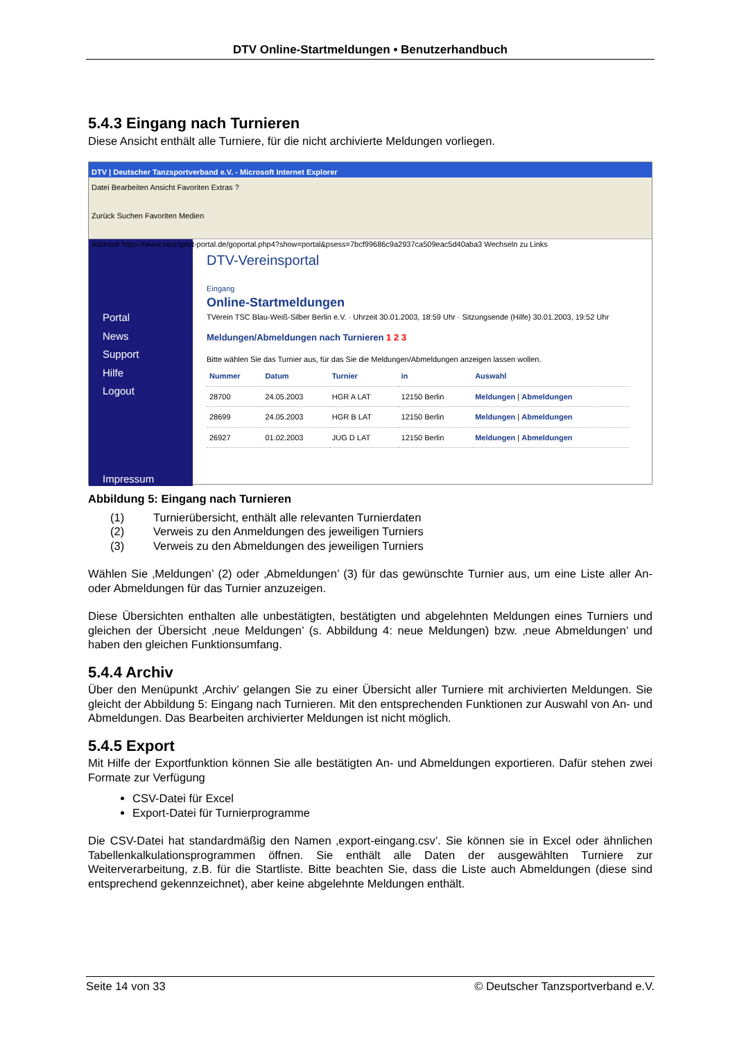DTV Online-Startmeldungen • Benutzerhandbuch
5.4.3 Eingang nach Turnieren
Diese Ansicht enthält alle Turniere, für die nicht archivierte Meldungen vorliegen.
DTV | Deutscher Tanzsportverband e.V. - Microsoft Internet Explorer
Datei Bearbeiten Ansicht Favoriten Extras ?
Zurück Suchen Favoriten Medien
Adresse https://www.tanzsport-portal.de/goportal.php4?show=portal&psess=7bcf99686c9a2937ca509eac5d40aba3 Wechseln zu Links
Portal
News
Support
Hilfe
Logout
Impressum
DTV-Vereinsportal
Eingang
Online-Startmeldungen
TVerein TSC Blau-Weiß-Silber Berlin e.V. · Uhrzeit 30.01.2003, 18:59 Uhr · Sitzungsende (Hilfe) 30.01.2003, 19:52 Uhr
Meldungen/Abmeldungen nach Turnieren 1 2 3
Bitte wählen Sie das Turnier aus, für das Sie die Meldungen/Abmeldungen anzeigen lassen wollen.
| Nummer | Datum | Turnier | in | Auswahl |
| --- | --- | --- | --- | --- |
| 28700 | 24.05.2003 | HGR A LAT | 12150 Berlin | Meldungen / Abmeldungen |
| 28699 | 24.05.2003 | HGR B LAT | 12150 Berlin | Meldungen / Abmeldungen |
| 26927 | 01.02.2003 | JUG D LAT | 12150 Berlin | Meldungen / Abmeldungen |
Abbildung 5: Eingang nach Turnieren
(1) Turnierübersicht, enthält alle relevanten Turnierdaten
(2) Verweis zu den Anmeldungen des jeweiligen Turniers
(3) Verweis zu den Abmeldungen des jeweiligen Turniers
Wählen Sie ‚Meldungen’ (2) oder ‚Abmeldungen’ (3) für das gewünschte Turnier aus, um eine Liste aller An- oder Abmeldungen für das Turnier anzuzeigen.
Diese Übersichten enthalten alle unbestätigten, bestätigten und abgelehnten Meldungen eines Turniers und gleichen der Übersicht ‚neue Meldungen’ (s. Abbildung 4: neue Meldungen) bzw. ‚neue Abmeldungen’ und haben den gleichen Funktionsumfang.
5.4.4 Archiv
Über den Menüpunkt ‚Archiv’ gelangen Sie zu einer Übersicht aller Turniere mit archivierten Meldungen. Sie gleicht der Abbildung 5: Eingang nach Turnieren. Mit den entsprechenden Funktionen zur Auswahl von An- und Abmeldungen. Das Bearbeiten archivierter Meldungen ist nicht möglich.
5.4.5 Export
Mit Hilfe der Exportfunktion können Sie alle bestätigten An- und Abmeldungen exportieren. Dafür stehen zwei Formate zur Verfügung
CSV-Datei für Excel
Export-Datei für Turnierprogramme
Die CSV-Datei hat standardmäßig den Namen ‚export-eingang.csv’. Sie können sie in Excel oder ähnlichen Tabellenkalkulationsprogrammen öffnen. Sie enthält alle Daten der ausgewählten Turniere zur Weiterverarbeitung, z.B. für die Startliste. Bitte beachten Sie, dass die Liste auch Abmeldungen (diese sind entsprechend gekennzeichnet), aber keine abgelehnte Meldungen enthält.
Seite 14 von 33 © Deutscher Tanzsportverband e.V.